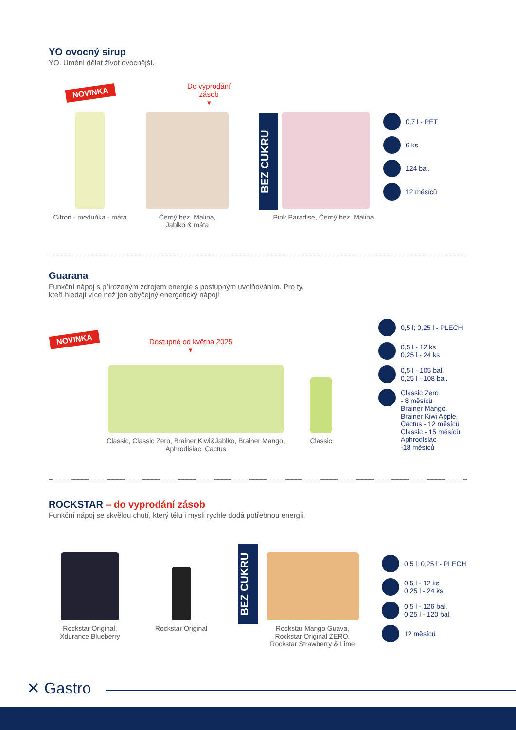YO ovocný sirup
YO. Umění dělat život ovocnější.
NOVINKA
Do vyprodání
zásob
▾
BEZ CUKRU
Citron - meduňka - máta
Černý bez, Malina,
Jablko & máta
Pink Paradise, Černý bez, Malina
0,7 l - PET
6 ks
124 bal.
12 měsíců
Guarana
Funkční nápoj s přirozeným zdrojem energie s postupným uvolňováním. Pro ty,
kteří hledají více než jen obyčejný energetický nápoj!
NOVINKA
Dostupné od května 2025
▾
Classic, Classic Zero, Brainer Kiwi&Jablko, Brainer Mango,
Aphrodisiac, Cactus
Classic
0,5 l; 0,25 l - PLECH
0,5 l - 12 ks
0,25 l - 24 ks
0,5 l - 105 bal.
0,25 l - 108 bal.
Classic Zero
- 8 měsíců
Brainer Mango,
Brainer Kiwi Apple,
Cactus - 12 měsíců
Classic - 15 měsíců
Aphrodisiac
-18 měsíců
ROCKSTAR – do vyprodání zásob
Funkční nápoj se skvělou chutí, který tělu i mysli rychle dodá potřebnou energii.
Rockstar Original,
Xdurance Blueberry
Rockstar Original
BEZ CUKRU
Rockstar Mango Guava,
Rockstar Original ZERO,
Rockstar Strawberry & Lime
0,5 l; 0,25 l - PLECH
0,5 l - 12 ks
0,25 l - 24 ks
0,5 l - 126 bal.
0,25 l - 120 bal.
12 měsíců
✕ Gastro